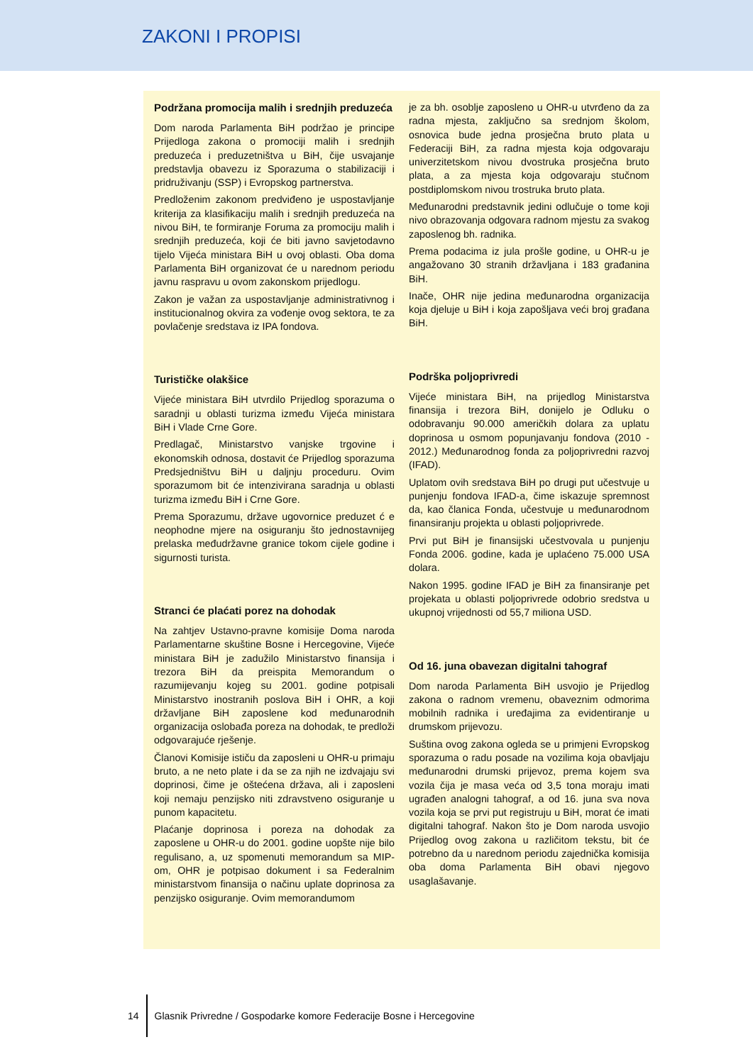ZAKONI I PROPISI
Podržana promocija malih i srednjih preduzeća
Dom naroda Parlamenta BiH podržao je principe Prijedloga zakona o promociji malih i srednjih preduzeća i preduzetništva u BiH, čije usvajanje predstavlja obavezu iz Sporazuma o stabilizaciji i pridruživanju (SSP) i Evropskog partnerstva.
Predloženim zakonom predviđeno je uspostavljanje kriterija za klasifikaciju malih i srednjih preduzeća na nivou BiH, te formiranje Foruma za promociju malih i srednjih preduzeća, koji će biti javno savjetodavno tijelo Vijeća ministara BiH u ovoj oblasti. Oba doma Parlamenta BiH organizovat će u narednom periodu javnu raspravu u ovom zakonskom prijedlogu.
Zakon je važan za uspostavljanje administrativnog i institucionalnog okvira za vođenje ovog sektora, te za povlačenje sredstava iz IPA fondova.
Turističke olakšice
Vijeće ministara BiH utvrdilo Prijedlog sporazuma o saradnji u oblasti turizma između Vijeća ministara BiH i Vlade Crne Gore.
Predlagač, Ministarstvo vanjske trgovine i ekonomskih odnosa, dostavit će Prijedlog sporazuma Predsjedništvu BiH u daljnju proceduru. Ovim sporazumom bit će intenzivirana saradnja u oblasti turizma između BiH i Crne Gore.
Prema Sporazumu, države ugovornice preduzet ć e neophodne mjere na osiguranju što jednostavnijeg prelaska međudržavne granice tokom cijele godine i sigurnosti turista.
Stranci će plaćati porez na dohodak
Na zahtjev Ustavno-pravne komisije Doma naroda Parlamentarne skuštine Bosne i Hercegovine, Vijeće ministara BiH je zadužilo Ministarstvo finansija i trezora BiH da preispita Memorandum o razumijevanju kojeg su 2001. godine potpisali Ministarstvo inostranih poslova BiH i OHR, a koji državljane BiH zaposlene kod međunarodnih organizacija oslobađa poreza na dohodak, te predloži odgovarajuće rješenje.
Članovi Komisije ističu da zaposleni u OHR-u primaju bruto, a ne neto plate i da se za njih ne izdvajaju svi doprinosi, čime je oštećena država, ali i zaposleni koji nemaju penzijsko niti zdravstveno osiguranje u punom kapacitetu.
Plaćanje doprinosa i poreza na dohodak za zaposlene u OHR-u do 2001. godine uopšte nije bilo regulisano, a, uz spomenuti memorandum sa MIP-om, OHR je potpisao dokument i sa Federalnim ministarstvom finansija o načinu uplate doprinosa za penzijsko osiguranje. Ovim memorandumom
je za bh. osoblje zaposleno u OHR-u utvrđeno da za radna mjesta, zaključno sa srednjom školom, osnovica bude jedna prosječna bruto plata u Federaciji BiH, za radna mjesta koja odgovaraju univerzitetskom nivou dvostruka prosječna bruto plata, a za mjesta koja odgovaraju stučnom postdiplomskom nivou trostruka bruto plata.
Međunarodni predstavnik jedini odlučuje o tome koji nivo obrazovanja odgovara radnom mjestu za svakog zaposlenog bh. radnika.
Prema podacima iz jula prošle godine, u OHR-u je angažovano 30 stranih državljana i 183 građanina BiH.
Inače, OHR nije jedina međunarodna organizacija koja djeluje u BiH i koja zapošljava veći broj građana BiH.
Podrška poljoprivredi
Vijeće ministara BiH, na prijedlog Ministarstva finansija i trezora BiH, donijelo je Odluku o odobravanju 90.000 američkih dolara za uplatu doprinosa u osmom popunjavanju fondova (2010 - 2012.) Međunarodnog fonda za poljoprivredni razvoj (IFAD).
Uplatom ovih sredstava BiH po drugi put učestvuje u punjenju fondova IFAD-a, čime iskazuje spremnost da, kao članica Fonda, učestvuje u međunarodnom finansiranju projekta u oblasti poljoprivrede.
Prvi put BiH je finansijski učestvovala u punjenju Fonda 2006. godine, kada je uplaćeno 75.000 USA dolara.
Nakon 1995. godine IFAD je BiH za finansiranje pet projekata u oblasti poljoprivrede odobrio sredstva u ukupnoj vrijednosti od 55,7 miliona USD.
Od 16. juna obavezan digitalni tahograf
Dom naroda Parlamenta BiH usvojio je Prijedlog zakona o radnom vremenu, obaveznim odmorima mobilnih radnika i uređajima za evidentiranje u drumskom prijevozu.
Suština ovog zakona ogleda se u primjeni Evropskog sporazuma o radu posade na vozilima koja obavljaju međunarodni drumski prijevoz, prema kojem sva vozila čija je masa veća od 3,5 tona moraju imati ugrađen analogni tahograf, a od 16. juna sva nova vozila koja se prvi put registruju u BiH, morat će imati digitalni tahograf. Nakon što je Dom naroda usvojio Prijedlog ovog zakona u različitom tekstu, bit će potrebno da u narednom periodu zajednička komisija oba doma Parlamenta BiH obavi njegovo usaglašavanje.
14 Glasnik Privredne / Gospodarke komore Federacije Bosne i Hercegovine